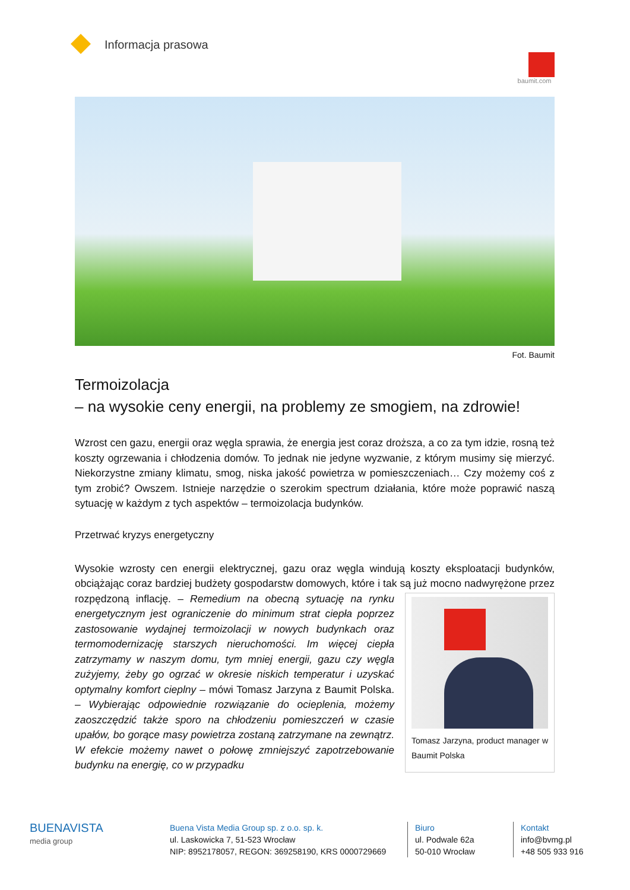Informacja prasowa
baumit.com
Fot. Baumit
Termoizolacja
– na wysokie ceny energii, na problemy ze smogiem, na zdrowie!
Wzrost cen gazu, energii oraz węgla sprawia, że energia jest coraz droższa, a co za tym idzie, rosną też koszty ogrzewania i chłodzenia domów. To jednak nie jedyne wyzwanie, z którym musimy się mierzyć. Niekorzystne zmiany klimatu, smog, niska jakość powietrza w pomieszczeniach… Czy możemy coś z tym zrobić? Owszem. Istnieje narzędzie o szerokim spectrum działania, które może poprawić naszą sytuację w każdym z tych aspektów – termoizolacja budynków.
Przetrwać kryzys energetyczny
Wysokie wzrosty cen energii elektrycznej, gazu oraz węgla windują koszty eksploatacji budynków, obciążając coraz bardziej budżety gospodarstw domowych, które i tak są już mocno nadwyrężone
Tomasz Jarzyna, product manager w Baumit Polska
przez rozpędzoną inflację. – Remedium na obecną sytuację na rynku energetycznym jest ograniczenie do minimum strat ciepła poprzez zastosowanie wydajnej termoizolacji w nowych budynkach oraz termomodernizację starszych nieruchomości. Im więcej ciepła zatrzymamy w naszym domu, tym mniej energii, gazu czy węgla zużyjemy, żeby go ogrzać w okresie niskich temperatur i uzyskać optymalny komfort cieplny – mówi Tomasz Jarzyna z Baumit Polska. – Wybierając odpowiednie rozwiązanie do ocieplenia, możemy zaoszczędzić także sporo na chłodzeniu pomieszczeń w czasie upałów, bo gorące masy powietrza zostaną zatrzymane na zewnątrz. W efekcie możemy nawet o połowę zmniejszyć zapotrzebowanie budynku na energię, co w przypadku
BUENAVISTA
media group
Buena Vista Media Group sp. z o.o. sp. k.
ul. Laskowicka 7, 51-523 Wrocław
NIP: 8952178057, REGON: 369258190, KRS 0000729669
Biuro
ul. Podwale 62a
50-010 Wrocław
Kontakt
info@bvmg.pl
+48 505 933 916